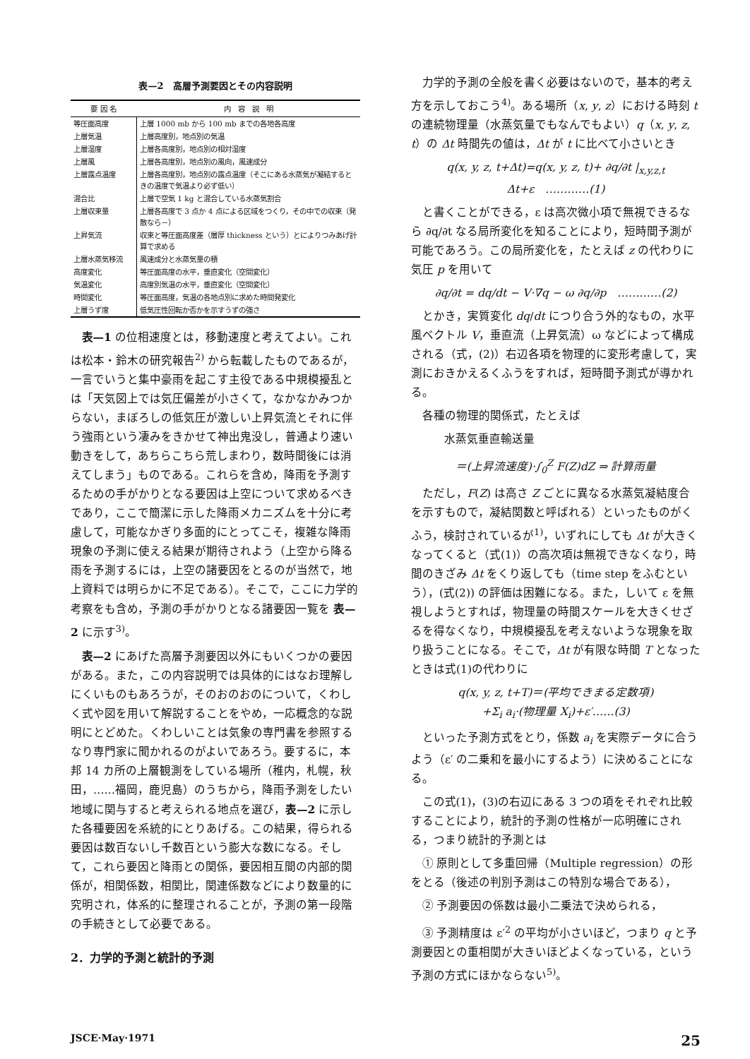表—2　高層予測要因とその内容説明
| 要 因 名 | 内 容 説 明 |
| --- | --- |
| 等圧面高度 | 上層 1000 mb から 100 mb までの各地各高度 |
| 上層気温 | 上層高度別，地点別の気温 |
| 上層湿度 | 上層各高度別，地点別の相対湿度 |
| 上層風 | 上層各高度別，地点別の風向，風速成分 |
| 上層露点温度 | 上層各高度別，地点別の露点温度（そこにある水蒸気が凝結するときの温度で気温より必ず低い） |
| 混合比 | 上層で空気 1 kg と混合している水蒸気割合 |
| 上層収束量 | 上層各高度で 3 点か 4 点による区域をつくり，その中での収束（発散なら－） |
| 上昇気流 | 収束と等圧面高度差（層厚 thickness という）とによりつみあげ計算で求める |
| 上層水蒸気移流 | 風速成分と水蒸気量の積 |
| 高度変化 | 等圧面高度の水平，垂直変化（空間変化） |
| 気温変化 | 高度別気温の水平，垂直変化（空間変化） |
| 時間変化 | 等圧面高度，気温の各地点別に求めた時間発変化 |
| 上層うず度 | 低気圧性回転か否かを示すうずの強さ |
表—1 の位相速度とは，移動速度と考えてよい。これは松本・鈴木の研究報告<sup>2)</sup> から転載したものであるが，一言でいうと集中豪雨を起こす主役である中規模擾乱とは「天気図上では気圧偏差が小さくて，なかなかみつからない，まぼろしの低気圧が激しい上昇気流とそれに伴う強雨という凄みをきかせて神出鬼没し，普通より速い動きをして，あちらこちら荒しまわり，数時間後には消えてしまう」ものである。これらを含め，降雨を予測するための手がかりとなる要因は上空について求めるべきであり，ここで簡潔に示した降雨メカニズムを十分に考慮して，可能なかぎり多面的にとってこそ，複雑な降雨現象の予測に使える結果が期待されよう（上空から降る雨を予測するには，上空の諸要因をとるのが当然で，地上資料では明らかに不足である）。そこで，ここに力学的考察をも含め，予測の手がかりとなる諸要因一覧を 表—2 に示す<sup>3)</sup>。
表—2 にあげた高層予測要因以外にもいくつかの要因がある。また，この内容説明では具体的にはなお理解しにくいものもあろうが，そのおのおのについて，くわしく式や図を用いて解説することをやめ，一応概念的な説明にとどめた。くわしいことは気象の専門書を参照するなり専門家に聞かれるのがよいであろう。要するに，本邦 14 カ所の上層観測をしている場所（稚内，札幌，秋田，……福岡，鹿児島）のうちから，降雨予測をしたい地域に関与すると考えられる地点を選び，表—2 に示した各種要因を系統的にとりあげる。この結果，得られる要因は数百ないし千数百という膨大な数になる。そして，これら要因と降雨との関係，要因相互間の内部的関係が，相関係数，相関比，関連係数などにより数量的に究明され，体系的に整理されることが，予測の第一段階の手続きとして必要である。
2．力学的予測と統計的予測
力学的予測の全般を書く必要はないので，基本的考え方を示しておこう<sup>4)</sup>。ある場所（x, y, z）における時刻 t の連続物理量（水蒸気量でもなんでもよい）q（x, y, z, t）の Δt 時間先の値は，Δt が t に比べて小さいとき
q(x, y, z, t+Δt)=q(x, y, z, t)+ ∂q/∂t |<sub>x,y,z,t</sub> Δt+ε　…………(1)
と書くことができる，ε は高次微小項で無視できるなら ∂q/∂t なる局所変化を知ることにより，短時間予測が可能であろう。この局所変化を，たとえば z の代わりに気圧 p を用いて
∂q/∂t = dq/dt − V·∇q − ω ∂q/∂p　…………(2)
とかき，実質変化 dq/dt につり合う外的なもの，水平風ベクトル V，垂直流（上昇気流）ω などによって構成される（式，(2)）右辺各項を物理的に変形考慮して，実測におきかえるくふうをすれば，短時間予測式が導かれる。
各種の物理的関係式，たとえば
水蒸気垂直輸送量
＝(上昇流速度)·∫<sub>0</sub><sup>Z</sup> F(Z)dZ ⇒ 計算雨量
ただし，F(Z) は高さ Z ごとに異なる水蒸気凝結度合を示すもので，凝結関数と呼ばれる）といったものがくふう，検討されているが<sup>1)</sup>，いずれにしても Δt が大きくなってくると（式(1)）の高次項は無視できなくなり，時間のきざみ Δt をくり返しても（time step をふむという），(式(2)) の評価は困難になる。また，しいて ε を無視しようとすれば，物理量の時間スケールを大きくせざるを得なくなり，中規模擾乱を考えないような現象を取り扱うことになる。そこで，Δt が有限な時間 T となったときは式(1)の代わりに
q(x, y, z, t+T)＝(平均できまる定数項)
+Σ<sub>i</sub> a<sub>i</sub>·(物理量 X<sub>i</sub>)+ε′……(3)
といった予測方式をとり，係数 a<sub>i</sub> を実際データに合うよう（ε′ の二乗和を最小にするよう）に決めることになる。
この式(1)，(3)の右辺にある 3 つの項をそれぞれ比較することにより，統計的予測の性格が一応明確にされる，つまり統計的予測とは
① 原則として多重回帰（Multiple regression）の形をとる（後述の判別予測はこの特別な場合である），
② 予測要因の係数は最小二乗法で決められる，
③ 予測精度は ε′<sup>2</sup> の平均が小さいほど，つまり q と予測要因との重相関が大きいほどよくなっている，という予測の方式にほかならない<sup>5)</sup>。
JSCE·May·1971 25